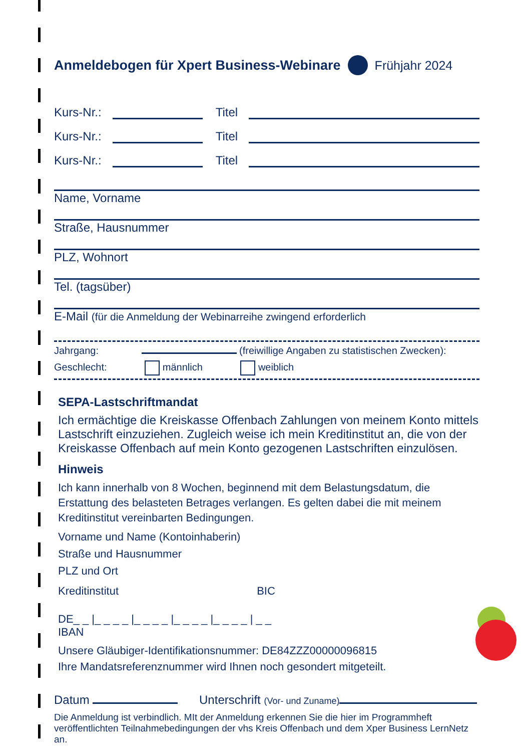Anmeldebogen für Xpert Business-Webinare Frühjahr 2024
Kurs-Nr.:
Titel
Kurs-Nr.:
Titel
Kurs-Nr.:
Titel
Name, Vorname
Straße, Hausnummer
PLZ, Wohnort
Tel. (tagsüber)
E-Mail (für die Anmeldung der Webinarreihe zwingend erforderlich
Jahrgang: (freiwillige Angaben zu statistischen Zwecken):
Geschlecht: männlich weiblich
SEPA-Lastschriftmandat
Ich ermächtige die Kreiskasse Offenbach Zahlungen von meinem Konto mittels Lastschrift einzuziehen. Zugleich weise ich mein Kreditinstitut an, die von der Kreiskasse Offenbach auf mein Konto gezogenen Lastschrif­ten einzulösen.
Hinweis
Ich kann innerhalb von 8 Wochen, beginnend mit dem Belastungsdatum, die Erstattung des belasteten Betrages verlangen. Es gelten dabei die mit meinem Kreditinstitut vereinbarten Bedingungen.
Vorname und Name (Kontoinhaberin)
Straße und Hausnummer
PLZ und Ort
Kreditinstitut BIC
DE_ _ |_ _ _ _ |_ _ _ _ |_ _ _ _ |_ _ _ _ | _ _
IBAN
Unsere Gläubiger-Identifikationsnummer: DE84ZZZ00000096815
Ihre Mandatsreferenznummer wird Ihnen noch gesondert mitgeteilt.
Datum Unterschrift (Vor- und Zuname)
Die Anmeldung ist verbindlich. MIt der Anmeldung erkennen Sie die hier im Programmheft veröffentlichten Teilnahmebedingungen der vhs Kreis Offenbach und dem Xper Business LernNetz an.